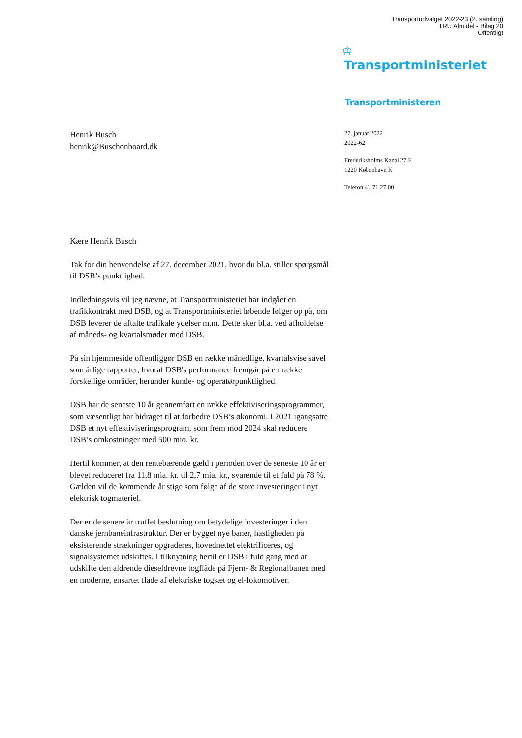Transportudvalget 2022-23 (2. samling)
TRU Alm.del - Bilag 20
Offentligt
♔
Transportministeriet
Transportministeren
Henrik Busch
henrik@Buschonboard.dk
27. januar 2022
2022-62
Frederiksholms Kanal 27 F
1220 København K
Telefon 41 71 27 00
Kære Henrik Busch
Tak for din henvendelse af 27. december 2021, hvor du bl.a. stiller spørgsmål til DSB’s punktlighed.
Indledningsvis vil jeg nævne, at Transportministeriet har indgået en trafikkontrakt med DSB, og at Transportministeriet løbende følger op på, om DSB leverer de aftalte trafikale ydelser m.m. Dette sker bl.a. ved afholdelse af måneds- og kvartalsmøder med DSB.
På sin hjemmeside offentliggør DSB en række månedlige, kvartalsvise såvel som årlige rapporter, hvoraf DSB's performance fremgår på en række forskellige områder, herunder kunde- og operatørpunktlighed.
DSB har de seneste 10 år gennemført en række effektiviseringsprogrammer, som væsentligt har bidraget til at forbedre DSB’s økonomi. I 2021 igangsatte DSB et nyt effektiviseringsprogram, som frem mod 2024 skal reducere DSB’s omkostninger med 500 mio. kr.
Hertil kommer, at den rentebærende gæld i perioden over de seneste 10 år er blevet reduceret fra 11,8 mia. kr. til 2,7 mia. kr., svarende til et fald på 78 %. Gælden vil de kommende år stige som følge af de store investeringer i nyt elektrisk togmateriel.
Der er de senere år truffet beslutning om betydelige investeringer i den danske jernbaneinfrastruktur. Der er bygget nye baner, hastigheden på eksisterende strækninger opgraderes, hovednettet elektrificeres, og signalsystemet udskiftes. I tilknytning hertil er DSB i fuld gang med at udskifte den aldrende dieseldrevne togflåde på Fjern- & Regionalbanen med en moderne, ensartet flåde af elektriske togsæt og el-lokomotiver.